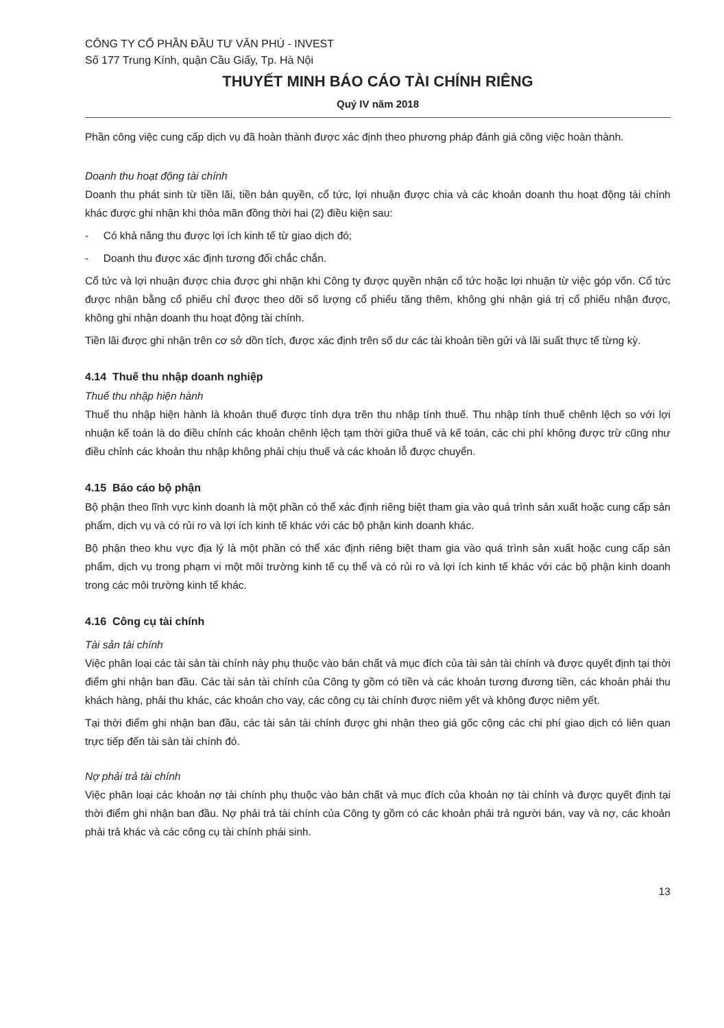CÔNG TY CỔ PHẦN ĐẦU TƯ VĂN PHÚ - INVEST
Số 177 Trung Kính, quận Cầu Giấy, Tp. Hà Nội
THUYẾT MINH BÁO CÁO TÀI CHÍNH RIÊNG
Quý IV năm 2018
Phần công việc cung cấp dịch vụ đã hoàn thành được xác định theo phương pháp đánh giá công việc hoàn thành.
Doanh thu hoạt động tài chính
Doanh thu phát sinh từ tiền lãi, tiền bản quyền, cổ tức, lợi nhuận được chia và các khoản doanh thu hoạt động tài chính khác được ghi nhận khi thỏa mãn đồng thời hai (2) điều kiện sau:
- Có khả năng thu được lợi ích kinh tế từ giao dịch đó;
- Doanh thu được xác định tương đối chắc chắn.
Cổ tức và lợi nhuận được chia được ghi nhận khi Công ty được quyền nhận cổ tức hoặc lợi nhuận từ việc góp vốn. Cổ tức được nhận bằng cổ phiếu chỉ được theo dõi số lượng cổ phiếu tăng thêm, không ghi nhận giá trị cổ phiếu nhận được, không ghi nhận doanh thu hoạt động tài chính.
Tiền lãi được ghi nhận trên cơ sở dồn tích, được xác định trên số dư các tài khoản tiền gửi và lãi suất thực tế từng kỳ.
4.14 Thuế thu nhập doanh nghiệp
Thuế thu nhập hiện hành
Thuế thu nhập hiện hành là khoản thuế được tính dựa trên thu nhập tính thuế. Thu nhập tính thuế chênh lệch so với lợi nhuận kế toán là do điều chỉnh các khoản chênh lệch tạm thời giữa thuế và kế toán, các chi phí không được trừ cũng như điều chỉnh các khoản thu nhập không phải chịu thuế và các khoản lỗ được chuyển.
4.15 Báo cáo bộ phận
Bộ phận theo lĩnh vực kinh doanh là một phần có thể xác định riêng biệt tham gia vào quá trình sản xuất hoặc cung cấp sản phẩm, dịch vụ và có rủi ro và lợi ích kinh tế khác với các bộ phận kinh doanh khác.
Bộ phận theo khu vực địa lý là một phần có thể xác định riêng biệt tham gia vào quá trình sản xuất hoặc cung cấp sản phẩm, dịch vụ trong phạm vi một môi trường kinh tế cụ thể và có rủi ro và lợi ích kinh tế khác với các bộ phận kinh doanh trong các môi trường kinh tế khác.
4.16 Công cụ tài chính
Tài sản tài chính
Việc phân loại các tài sản tài chính này phụ thuộc vào bản chất và mục đích của tài sản tài chính và được quyết định tại thời điểm ghi nhận ban đầu. Các tài sản tài chính của Công ty gồm có tiền và các khoản tương đương tiền, các khoản phải thu khách hàng, phải thu khác, các khoản cho vay, các công cụ tài chính được niêm yết và không được niêm yết.
Tại thời điểm ghi nhận ban đầu, các tài sản tài chính được ghi nhận theo giá gốc cộng các chi phí giao dịch có liên quan trực tiếp đến tài sản tài chính đó.
Nợ phải trả tài chính
Việc phân loại các khoản nợ tài chính phụ thuộc vào bản chất và mục đích của khoản nợ tài chính và được quyết định tại thời điểm ghi nhận ban đầu. Nợ phải trả tài chính của Công ty gồm có các khoản phải trả người bán, vay và nợ, các khoản phải trả khác và các công cụ tài chính phái sinh.
13